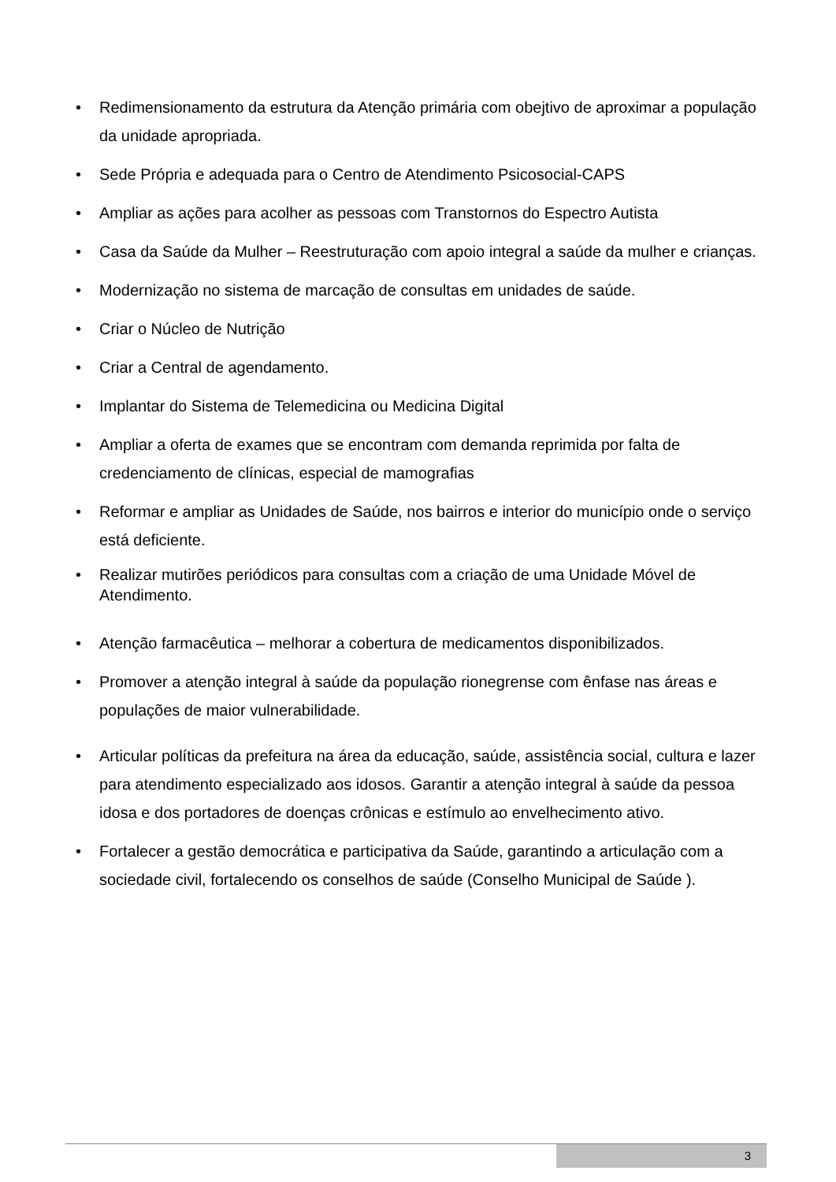• Redimensionamento da estrutura da Atenção primária com obejtivo de aproximar a população da unidade apropriada.
• Sede Própria e adequada para o Centro de Atendimento Psicosocial-CAPS
• Ampliar as ações para acolher as pessoas com Transtornos do Espectro Autista
• Casa da Saúde da Mulher – Reestruturação com apoio integral a saúde da mulher e crianças.
• Modernização no sistema de marcação de consultas em unidades de saúde.
• Criar o Núcleo de Nutrição
• Criar a Central de agendamento.
• Implantar do Sistema de Telemedicina ou Medicina Digital
• Ampliar a oferta de exames que se encontram com demanda reprimida por falta de credenciamento de clínicas, especial de mamografias
• Reformar e ampliar as Unidades de Saúde, nos bairros e interior do município onde o serviço está deficiente.
• Realizar mutirões periódicos para consultas com a criação de uma Unidade Móvel de Atendimento.
• Atenção farmacêutica – melhorar a cobertura de medicamentos disponibilizados.
• Promover a atenção integral à saúde da população rionegrense com ênfase nas áreas e populações de maior vulnerabilidade.
• Articular políticas da prefeitura na área da educação, saúde, assistência social, cultura e lazer para atendimento especializado aos idosos. Garantir a atenção integral à saúde da pessoa idosa e dos portadores de doenças crônicas e estímulo ao envelhecimento ativo.
• Fortalecer a gestão democrática e participativa da Saúde, garantindo a articulação com a sociedade civil, fortalecendo os conselhos de saúde (Conselho Municipal de Saúde ).
3